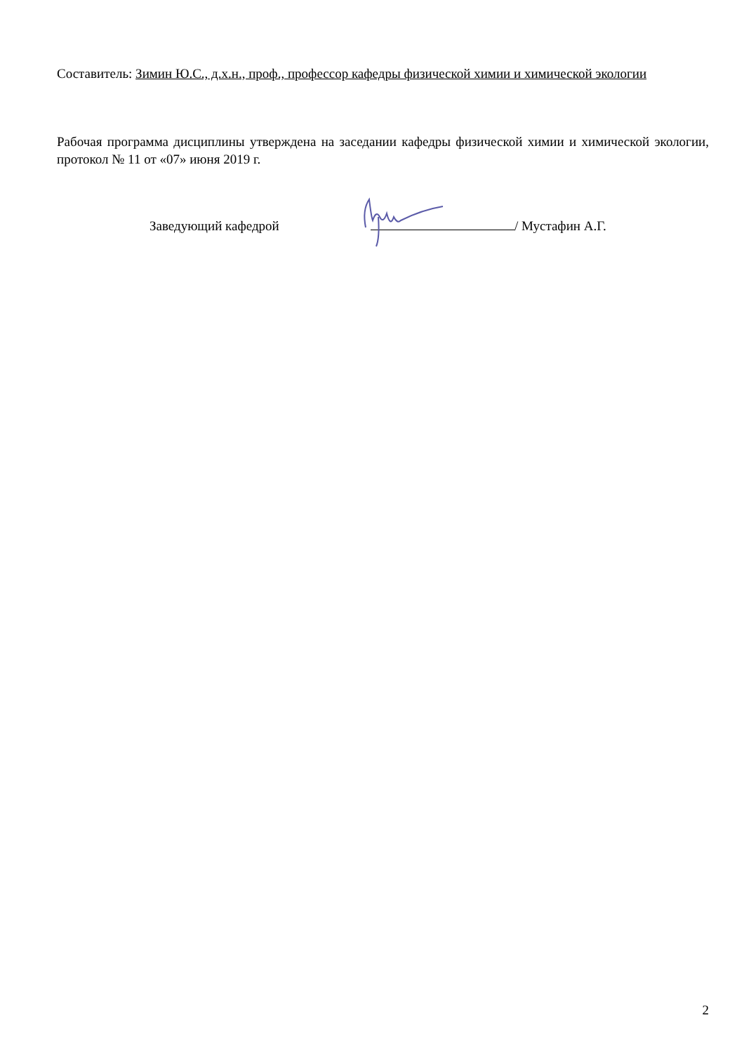Составитель: Зимин Ю.С., д.х.н., проф., профессор кафедры физической химии и химической экологии
Рабочая программа дисциплины утверждена на заседании кафедры физической химии и химической экологии, протокол № 11 от «07» июня 2019 г.
Заведующий кафедрой / Мустафин А.Г.
2